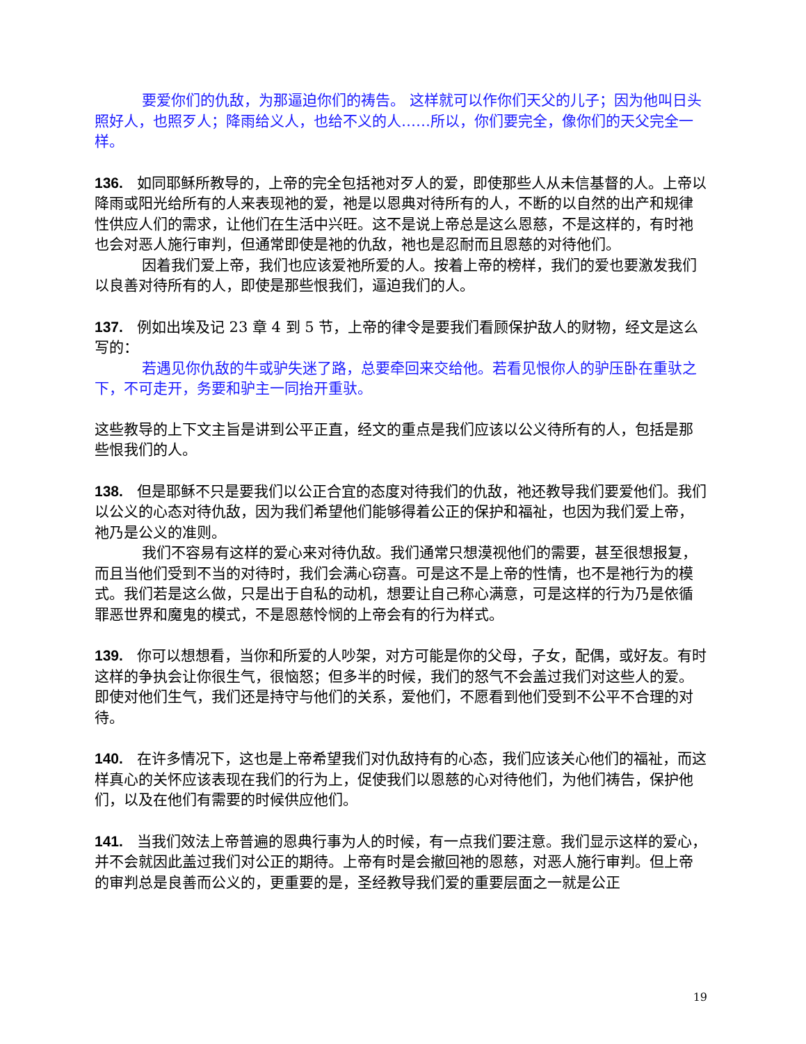要爱你们的仇敌，为那逼迫你们的祷告。 这样就可以作你们天父的儿子；因为他叫日头照好人，也照歹人；降雨给义人，也给不义的人……所以，你们要完全，像你们的天父完全一样。
136. 如同耶稣所教导的，上帝的完全包括祂对歹人的爱，即使那些人从未信基督的人。上帝以降雨或阳光给所有的人来表现祂的爱，祂是以恩典对待所有的人，不断的以自然的出产和规律性供应人们的需求，让他们在生活中兴旺。这不是说上帝总是这么恩慈，不是这样的，有时祂也会对恶人施行审判，但通常即使是祂的仇敌，祂也是忍耐而且恩慈的对待他们。
因着我们爱上帝，我们也应该爱祂所爱的人。按着上帝的榜样，我们的爱也要激发我们以良善对待所有的人，即使是那些恨我们，逼迫我们的人。
137. 例如出埃及记 23 章 4 到 5 节，上帝的律令是要我们看顾保护敌人的财物，经文是这么写的：
若遇见你仇敌的牛或驴失迷了路，总要牵回来交给他。若看见恨你人的驴压卧在重驮之下，不可走开，务要和驴主一同抬开重驮。
这些教导的上下文主旨是讲到公平正直，经文的重点是我们应该以公义待所有的人，包括是那些恨我们的人。
138. 但是耶稣不只是要我们以公正合宜的态度对待我们的仇敌，祂还教导我们要爱他们。我们以公义的心态对待仇敌，因为我们希望他们能够得着公正的保护和福祉，也因为我们爱上帝，祂乃是公义的准则。
我们不容易有这样的爱心来对待仇敌。我们通常只想漠视他们的需要，甚至很想报复，而且当他们受到不当的对待时，我们会满心窃喜。可是这不是上帝的性情，也不是祂行为的模式。我们若是这么做，只是出于自私的动机，想要让自己称心满意，可是这样的行为乃是依循罪恶世界和魔鬼的模式，不是恩慈怜悯的上帝会有的行为样式。
139. 你可以想想看，当你和所爱的人吵架，对方可能是你的父母，子女，配偶，或好友。有时这样的争执会让你很生气，很恼怒；但多半的时候，我们的怒气不会盖过我们对这些人的爱。即使对他们生气，我们还是持守与他们的关系，爱他们，不愿看到他们受到不公平不合理的对待。
140. 在许多情况下，这也是上帝希望我们对仇敌持有的心态，我们应该关心他们的福祉，而这样真心的关怀应该表现在我们的行为上，促使我们以恩慈的心对待他们，为他们祷告，保护他们，以及在他们有需要的时候供应他们。
141. 当我们效法上帝普遍的恩典行事为人的时候，有一点我们要注意。我们显示这样的爱心，并不会就因此盖过我们对公正的期待。上帝有时是会撤回祂的恩慈，对恶人施行审判。但上帝的审判总是良善而公义的，更重要的是，圣经教导我们爱的重要层面之一就是公正
19